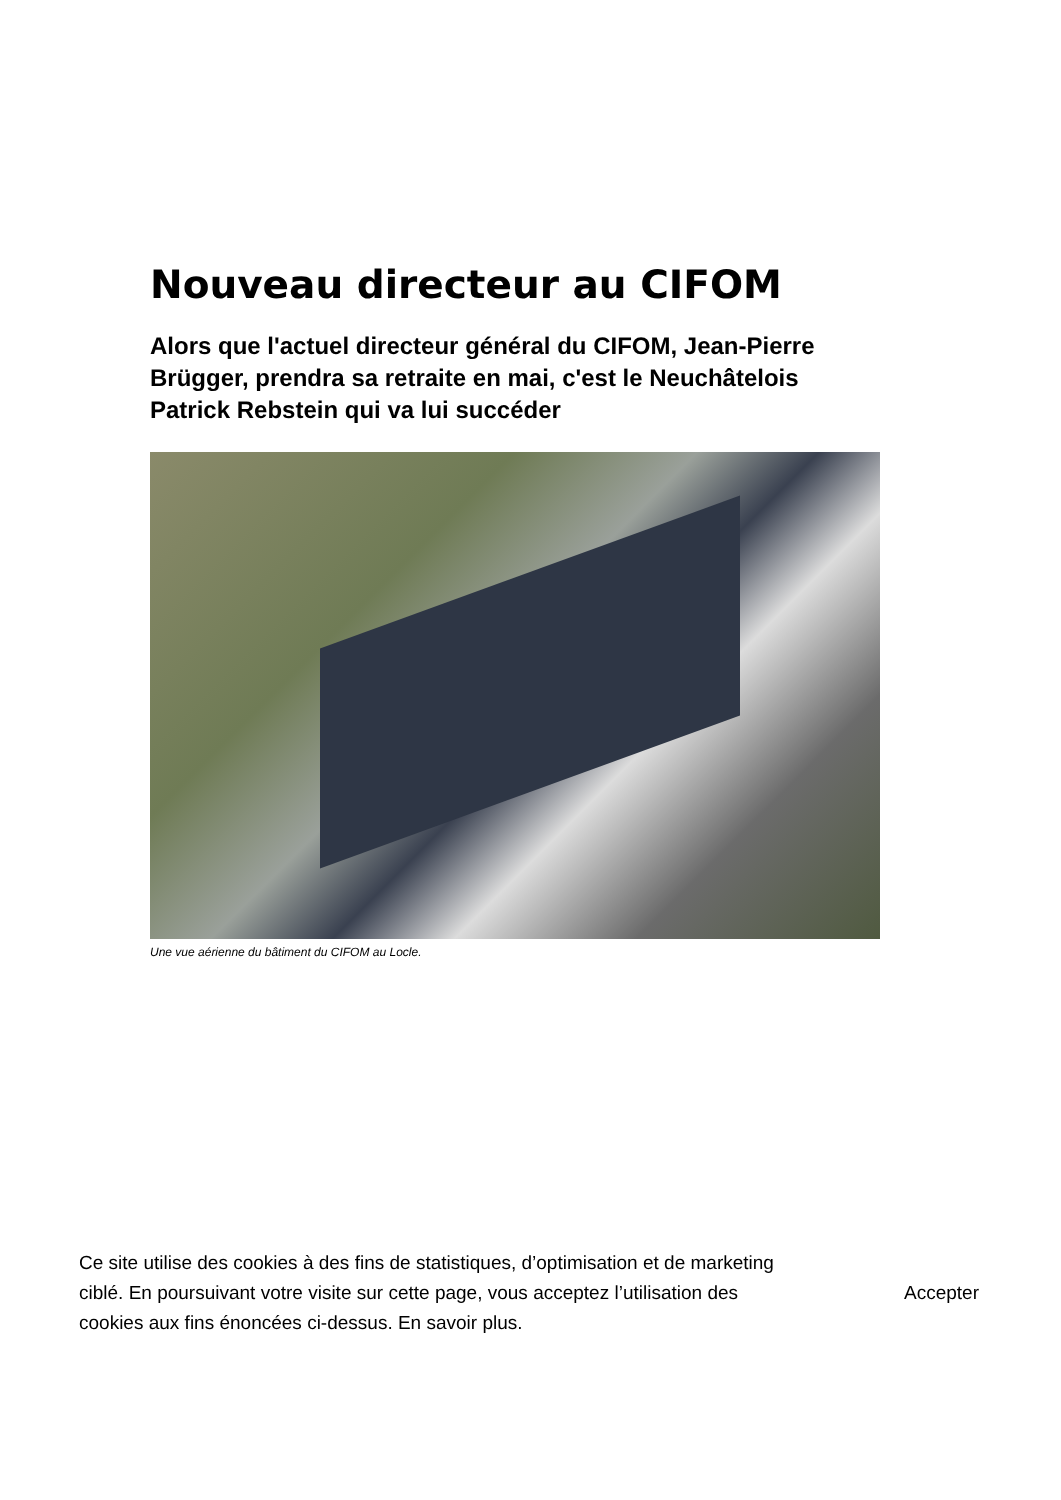Nouveau directeur au CIFOM
Alors que l'actuel directeur général du CIFOM, Jean-Pierre Brügger, prendra sa retraite en mai, c'est le Neuchâtelois Patrick Rebstein qui va lui succéder
Une vue aérienne du bâtiment du CIFOM au Locle.
Ce site utilise des cookies à des fins de statistiques, d’optimisation et de marketing ciblé. En poursuivant votre visite sur cette page, vous acceptez l’utilisation des cookies aux fins énoncées ci-dessus. En savoir plus.
Accepter